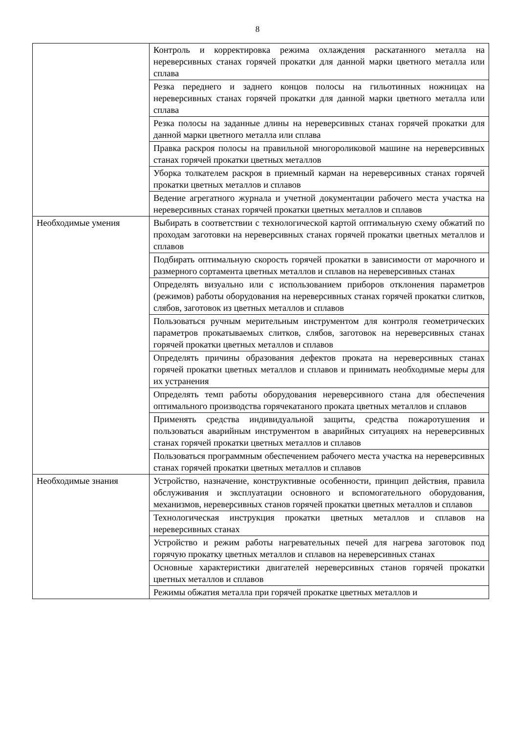8
| | Контроль и корректировка режима охлаждения раскатанного металла на нереверсивных станах горячей прокатки для данной марки цветного металла или сплава |
| | Резка переднего и заднего концов полосы на гильотинных ножницах на нереверсивных станах горячей прокатки для данной марки цветного металла или сплава |
| | Резка полосы на заданные длины на нереверсивных станах горячей прокатки для данной марки цветного металла или сплава |
| | Правка раскроя полосы на правильной многороликовой машине на нереверсивных станах горячей прокатки цветных металлов |
| | Уборка толкателем раскроя в приемный карман на нереверсивных станах горячей прокатки цветных металлов и сплавов |
| | Ведение агрегатного журнала и учетной документации рабочего места участка на нереверсивных станах горячей прокатки цветных металлов и сплавов |
| Необходимые умения | Выбирать в соответствии с технологической картой оптимальную схему обжатий по проходам заготовки на нереверсивных станах горячей прокатки цветных металлов и сплавов |
| | Подбирать оптимальную скорость горячей прокатки в зависимости от марочного и размерного сортамента цветных металлов и сплавов на нереверсивных станах |
| | Определять визуально или с использованием приборов отклонения параметров (режимов) работы оборудования на нереверсивных станах горячей прокатки слитков, слябов, заготовок из цветных металлов и сплавов |
| | Пользоваться ручным мерительным инструментом для контроля геометрических параметров прокатываемых слитков, слябов, заготовок на нереверсивных станах горячей прокатки цветных металлов и сплавов |
| | Определять причины образования дефектов проката на нереверсивных станах горячей прокатки цветных металлов и сплавов и принимать необходимые меры для их устранения |
| | Определять темп работы оборудования нереверсивного стана для обеспечения оптимального производства горячекатаного проката цветных металлов и сплавов |
| | Применять средства индивидуальной защиты, средства пожаротушения и пользоваться аварийным инструментом в аварийных ситуациях на нереверсивных станах горячей прокатки цветных металлов и сплавов |
| | Пользоваться программным обеспечением рабочего места участка на нереверсивных станах горячей прокатки цветных металлов и сплавов |
| Необходимые знания | Устройство, назначение, конструктивные особенности, принцип действия, правила обслуживания и эксплуатации основного и вспомогательного оборудования, механизмов, нереверсивных станов горячей прокатки цветных металлов и сплавов |
| | Технологическая инструкция прокатки цветных металлов и сплавов на нереверсивных станах |
| | Устройство и режим работы нагревательных печей для нагрева заготовок под горячую прокатку цветных металлов и сплавов на нереверсивных станах |
| | Основные характеристики двигателей нереверсивных станов горячей прокатки цветных металлов и сплавов |
| | Режимы обжатия металла при горячей прокатке цветных металлов и |